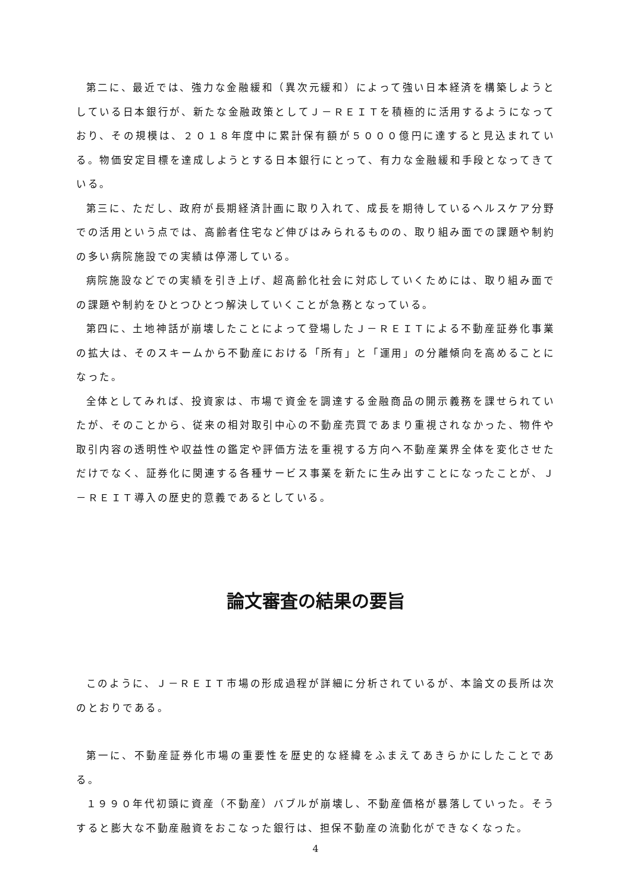第二に、最近では、強力な金融緩和（異次元緩和）によって強い日本経済を構築しようとしている日本銀行が、新たな金融政策としてＪ－ＲＥＩＴを積極的に活用するようになっており、その規模は、２０１８年度中に累計保有額が５０００億円に達すると見込まれている。物価安定目標を達成しようとする日本銀行にとって、有力な金融緩和手段となってきている。
第三に、ただし、政府が長期経済計画に取り入れて、成長を期待しているヘルスケア分野での活用という点では、高齢者住宅など伸びはみられるものの、取り組み面での課題や制約の多い病院施設での実績は停滞している。
病院施設などでの実績を引き上げ、超高齢化社会に対応していくためには、取り組み面での課題や制約をひとつひとつ解決していくことが急務となっている。
第四に、土地神話が崩壊したことによって登場したＪ－ＲＥＩＴによる不動産証券化事業の拡大は、そのスキームから不動産における「所有」と「運用」の分離傾向を高めることになった。
全体としてみれば、投資家は、市場で資金を調達する金融商品の開示義務を課せられていたが、そのことから、従来の相対取引中心の不動産売買であまり重視されなかった、物件や取引内容の透明性や収益性の鑑定や評価方法を重視する方向へ不動産業界全体を変化させただけでなく、証券化に関連する各種サービス事業を新たに生み出すことになったことが、Ｊ－ＲＥＩＴ導入の歴史的意義であるとしている。
論文審査の結果の要旨
このように、Ｊ－ＲＥＩＴ市場の形成過程が詳細に分析されているが、本論文の長所は次のとおりである。
第一に、不動産証券化市場の重要性を歴史的な経緯をふまえてあきらかにしたことである。
１９９０年代初頭に資産（不動産）バブルが崩壊し、不動産価格が暴落していった。そうすると膨大な不動産融資をおこなった銀行は、担保不動産の流動化ができなくなった。
4